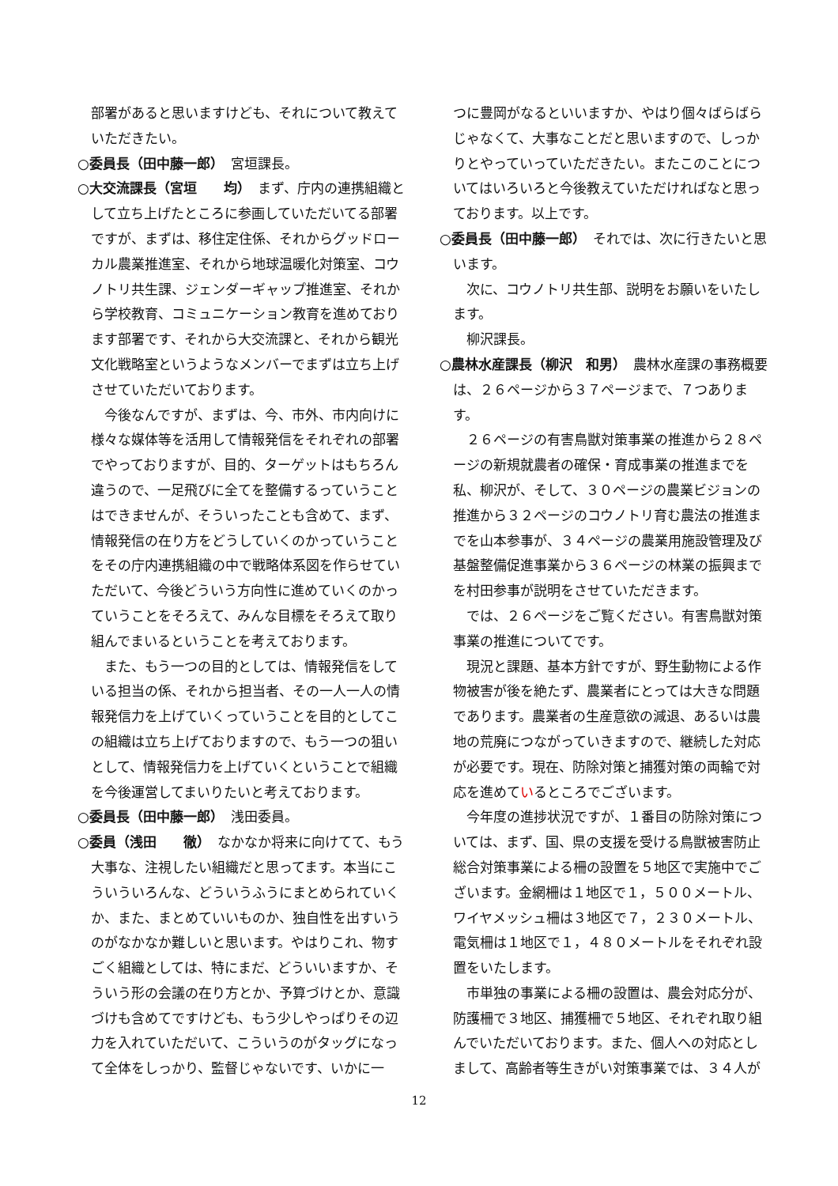部署があると思いますけども、それについて教えていただきたい。
○委員長（田中藤一郎）　宮垣課長。
○大交流課長（宮垣　　均）　まず、庁内の連携組織として立ち上げたところに参画していただいてる部署ですが、まずは、移住定住係、それからグッドローカル農業推進室、それから地球温暖化対策室、コウノトリ共生課、ジェンダーギャップ推進室、それから学校教育、コミュニケーション教育を進めております部署です、それから大交流課と、それから観光文化戦略室というようなメンバーでまずは立ち上げさせていただいております。
今後なんですが、まずは、今、市外、市内向けに様々な媒体等を活用して情報発信をそれぞれの部署でやっておりますが、目的、ターゲットはもちろん違うので、一足飛びに全てを整備するっていうことはできませんが、そういったことも含めて、まず、情報発信の在り方をどうしていくのかっていうことをその庁内連携組織の中で戦略体系図を作らせていただいて、今後どういう方向性に進めていくのかっていうことをそろえて、みんな目標をそろえて取り組んでまいるということを考えております。
また、もう一つの目的としては、情報発信をしている担当の係、それから担当者、その一人一人の情報発信力を上げていくっていうことを目的としてこの組織は立ち上げておりますので、もう一つの狙いとして、情報発信力を上げていくということで組織を今後運営してまいりたいと考えております。
○委員長（田中藤一郎）　浅田委員。
○委員（浅田　　徹）　なかなか将来に向けてて、もう大事な、注視したい組織だと思ってます。本当にこういういろんな、どういうふうにまとめられていくか、また、まとめていいものか、独自性を出すいうのがなかなか難しいと思います。やはりこれ、物すごく組織としては、特にまだ、どういいますか、そういう形の会議の在り方とか、予算づけとか、意識づけも含めてですけども、もう少しやっぱりその辺力を入れていただいて、こういうのがタッグになって全体をしっかり、監督じゃないです、いかに一
つに豊岡がなるといいますか、やはり個々ばらばらじゃなくて、大事なことだと思いますので、しっかりとやっていっていただきたい。またこのことについてはいろいろと今後教えていただければなと思っております。以上です。
○委員長（田中藤一郎）　それでは、次に行きたいと思います。
次に、コウノトリ共生部、説明をお願いをいたします。
柳沢課長。
○農林水産課長（柳沢　和男）　農林水産課の事務概要は、２６ページから３７ページまで、７つあります。
２６ページの有害鳥獣対策事業の推進から２８ページの新規就農者の確保・育成事業の推進までを私、柳沢が、そして、３０ページの農業ビジョンの推進から３２ページのコウノトリ育む農法の推進までを山本参事が、３４ページの農業用施設管理及び基盤整備促進事業から３６ページの林業の振興までを村田参事が説明をさせていただきます。
では、２６ページをご覧ください。有害鳥獣対策事業の推進についてです。
現況と課題、基本方針ですが、野生動物による作物被害が後を絶たず、農業者にとっては大きな問題であります。農業者の生産意欲の減退、あるいは農地の荒廃につながっていきますので、継続した対応が必要です。現在、防除対策と捕獲対策の両輪で対応を進めているところでございます。
今年度の進捗状況ですが、１番目の防除対策については、まず、国、県の支援を受ける鳥獣被害防止総合対策事業による柵の設置を５地区で実施中でございます。金網柵は１地区で１，５００メートル、ワイヤメッシュ柵は３地区で７，２３０メートル、電気柵は１地区で１，４８０メートルをそれぞれ設置をいたします。
市単独の事業による柵の設置は、農会対応分が、防護柵で３地区、捕獲柵で５地区、それぞれ取り組んでいただいております。また、個人への対応としまして、高齢者等生きがい対策事業では、３４人が
12